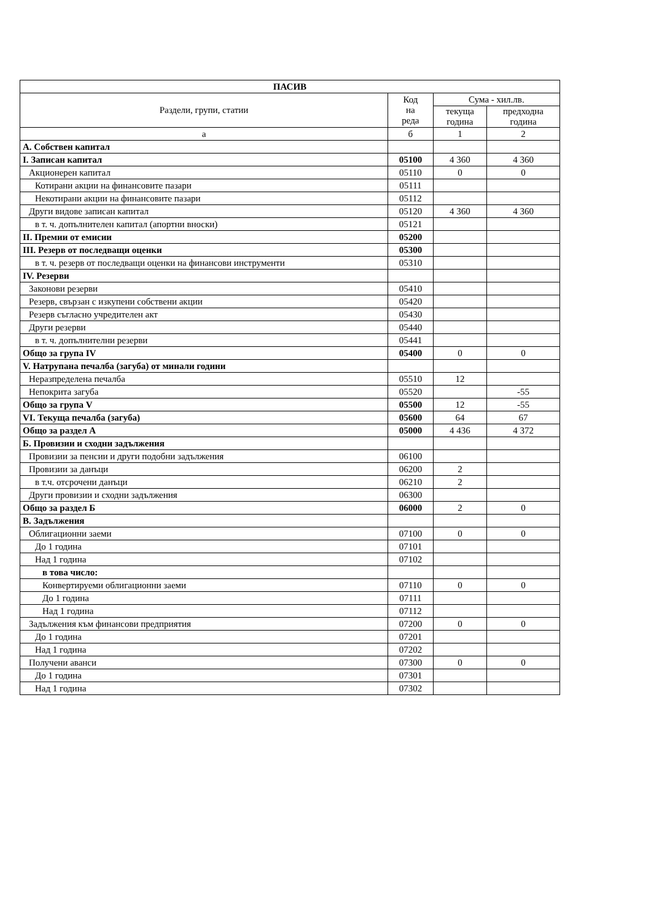| ПАСИВ | | | |
| --- | --- | --- | --- |
| Раздели, групи, статии | Код на реда | Сума - хил.лв. | |
| | | текуща година | предходна година |
| а | б | 1 | 2 |
| А. Собствен капитал | | | |
| I. Записан капитал | 05100 | 4 360 | 4 360 |
| Акционерен капитал | 05110 | 0 | 0 |
| Котирани акции на финансовите пазари | 05111 | | |
| Некотирани акции на финансовите пазари | 05112 | | |
| Други видове записан капитал | 05120 | 4 360 | 4 360 |
| в т. ч. допълнителен капитал (апортни вноски) | 05121 | | |
| II. Премии от емисии | 05200 | | |
| III. Резерв от последващи оценки | 05300 | | |
| в т. ч. резерв от последващи оценки на финансови инструменти | 05310 | | |
| IV. Резерви | | | |
| Законови резерви | 05410 | | |
| Резерв, свързан с изкупени собствени акции | 05420 | | |
| Резерв съгласно учредителен акт | 05430 | | |
| Други резерви | 05440 | | |
| в т. ч. допълнителни резерви | 05441 | | |
| Общо за група IV | 05400 | 0 | 0 |
| V. Натрупана печалба (загуба) от минали години | | | |
| Неразпределена печалба | 05510 | 12 | |
| Непокрита загуба | 05520 | | -55 |
| Общо за група V | 05500 | 12 | -55 |
| VI. Текуща печалба (загуба) | 05600 | 64 | 67 |
| Общо за раздел А | 05000 | 4 436 | 4 372 |
| Б. Провизии и сходни задължения | | | |
| Провизии за пенсии и други подобни задължения | 06100 | | |
| Провизии за данъци | 06200 | 2 | |
| в т.ч. отсрочени данъци | 06210 | 2 | |
| Други провизии и сходни задължения | 06300 | | |
| Общо за раздел Б | 06000 | 2 | 0 |
| В. Задължения | | | |
| Облигационни заеми | 07100 | 0 | 0 |
| До 1 година | 07101 | | |
| Над 1 година | 07102 | | |
| в това число: | | | |
| Конвертируеми облигационни заеми | 07110 | 0 | 0 |
| До 1 година | 07111 | | |
| Над 1 година | 07112 | | |
| Задължения към финансови предприятия | 07200 | 0 | 0 |
| До 1 година | 07201 | | |
| Над 1 година | 07202 | | |
| Получени аванси | 07300 | 0 | 0 |
| До 1 година | 07301 | | |
| Над 1 година | 07302 | | |